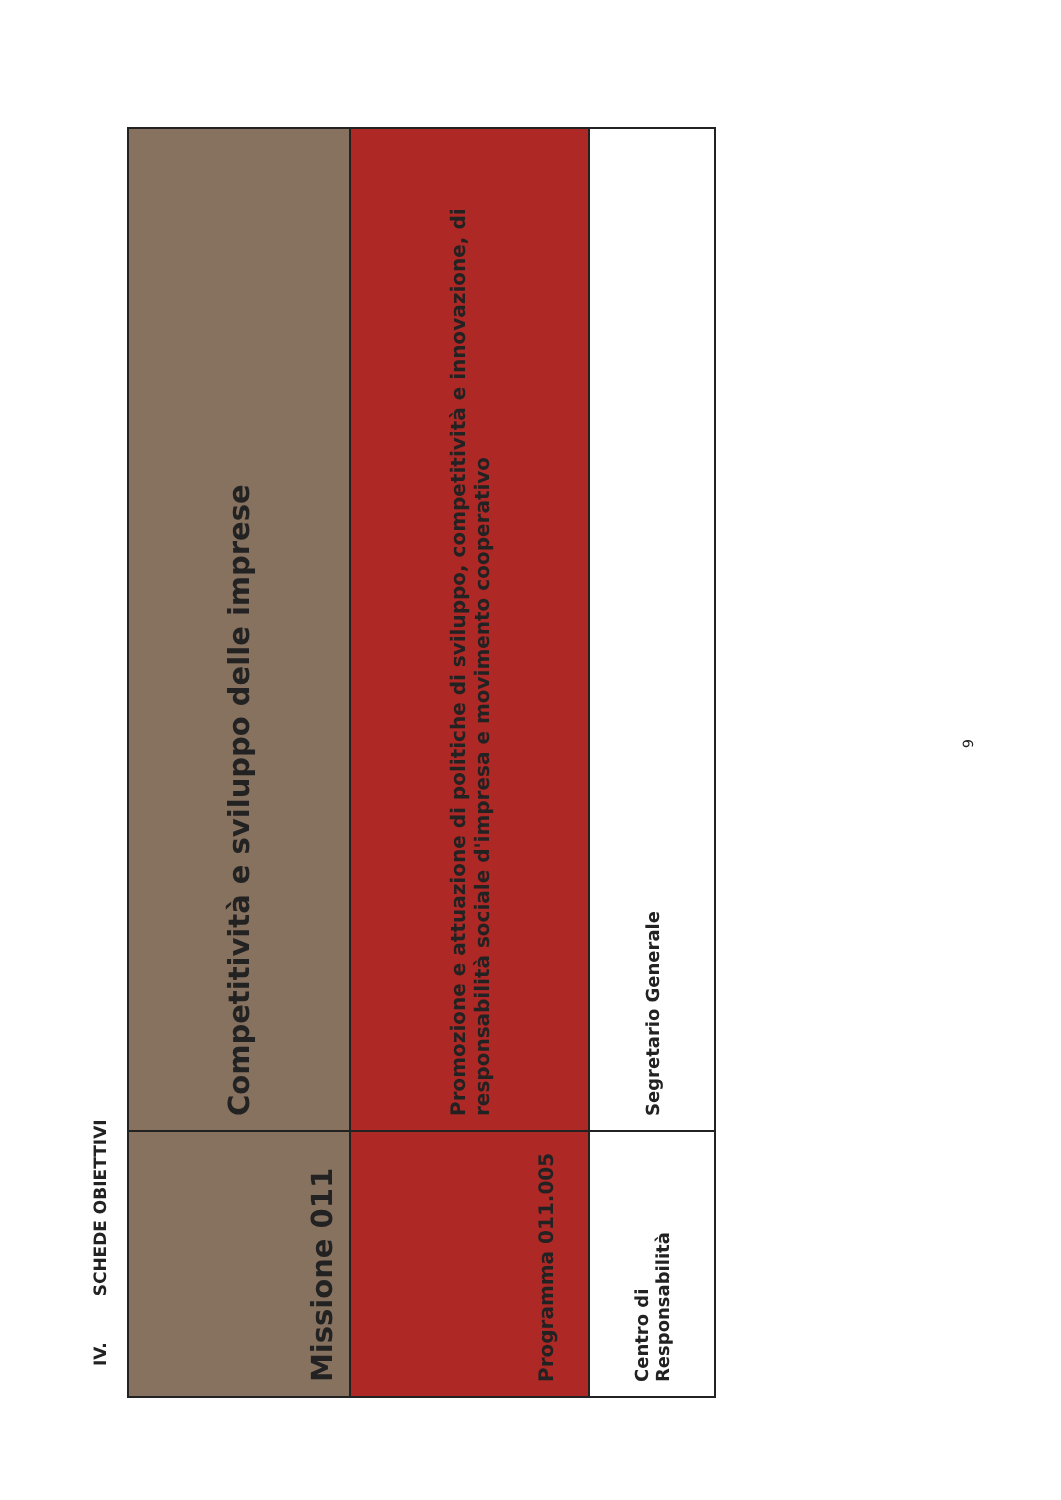IV. SCHEDE OBIETTIVI
| Missione 011 | Competitività e sviluppo delle imprese |
| Programma 011.005 | Promozione e attuazione di politiche di sviluppo, competitività e innovazione, di responsabilità sociale d'impresa e movimento cooperativo |
| Centro di Responsabilità | Segretario Generale |
9